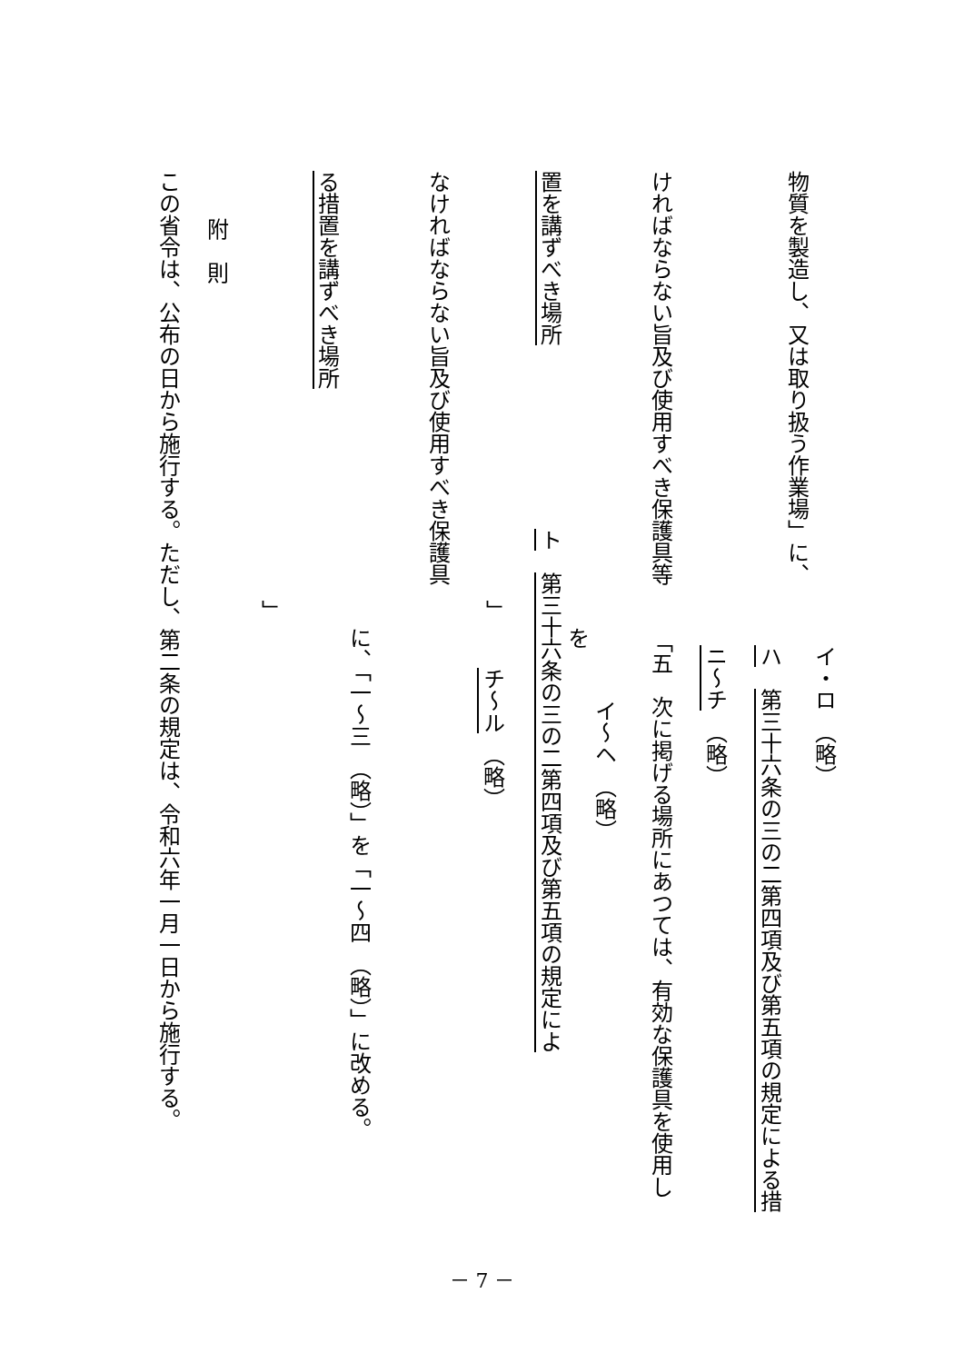イ・ロ　（略）
物質を製造し、又は取り扱う作業場」に、
ハ　第三十六条の三の二第四項及び第五項の規定による措
ニ～チ　（略）
ければならない旨及び使用すべき保護具等
「五　次に掲げる場所にあつては、有効な保護具を使用し
イ～ヘ　（略）
を
置を講ずべき場所
ト　第三十六条の三の二第四項及び第五項の規定によ
」
チ～ル　（略）
なければならない旨及び使用すべき保護具
に、「一～三　（略）」を「一～四　（略）」に改める。
る措置を講ずべき場所
」
附　則
この省令は、公布の日から施行する。ただし、第二条の規定は、令和六年一月一日から施行する。
－ 7 －